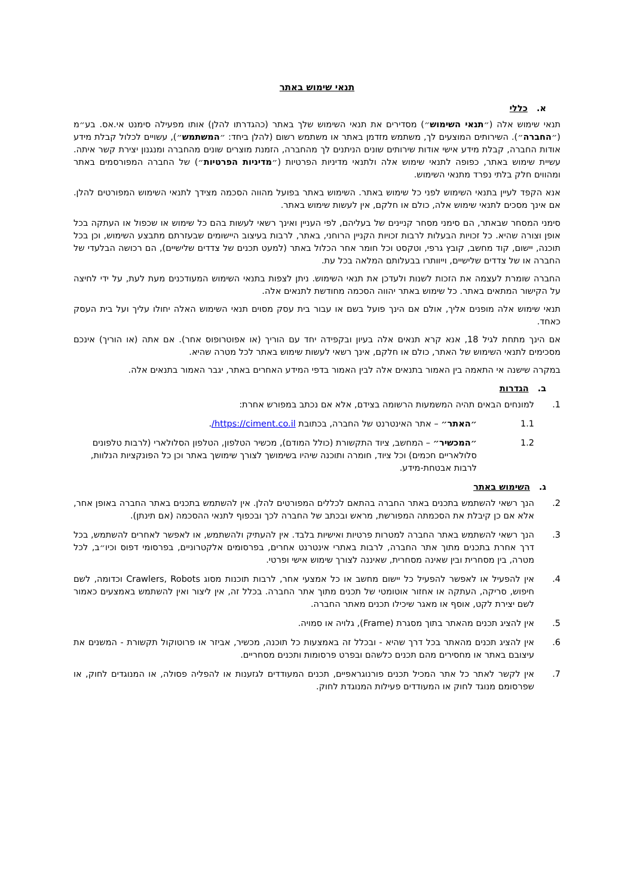תנאי שימוש באתר
א. כללי
תנאי שימוש אלה (״תנאי השימוש״) מסדירים את תנאי השימוש שלך באתר (כהגדרתו להלן) אותו מפעילה סימנט אי.אס. בע״מ (״החברה״). השירותים המוצעים לך, משתמש מזדמן באתר או משתמש רשום (להלן ביחד: ״המשתמש״), עשויים לכלול קבלת מידע אודות החברה, קבלת מידע אישי אודות שירותים שונים הניתנים לך מהחברה, הזמנת מוצרים שונים מהחברה ומנגנון יצירת קשר איתה. עשיית שימוש באתר, כפופה לתנאי שימוש אלה ולתנאי מדיניות הפרטיות (״מדיניות הפרטיות״) של החברה המפורסמים באתר ומהווים חלק בלתי נפרד מתנאי השימוש.
אנא הקפד לעיין בתנאי השימוש לפני כל שימוש באתר. השימוש באתר בפועל מהווה הסכמה מצידך לתנאי השימוש המפורטים להלן. אם אינך מסכים לתנאי שימוש אלה, כולם או חלקם, אין לעשות שימוש באתר.
סימני המסחר שבאתר, הם סימני מסחר קניינים של בעליהם, לפי העניין ואינך רשאי לעשות בהם כל שימוש או שכפול או העתקה בכל אופן וצורה שהיא. כל זכויות הבעלות לרבות זכויות הקניין הרוחני, באתר, לרבות בעיצוב היישומים שבעזרתם מתבצע השימוש, וכן בכל תוכנה, יישום, קוד מחשב, קובץ גרפי, וטקסט וכל חומר אחר הכלול באתר (למעט תכנים של צדדים שלישיים), הם רכושה הבלעדי של החברה או של צדדים שלישיים, וייוותרו בבעלותם המלאה בכל עת.
החברה שומרת לעצמה את הזכות לשנות ולעדכן את תנאי השימוש. ניתן לצפות בתנאי השימוש המעודכנים מעת לעת, על ידי לחיצה על הקישור המתאים באתר. כל שימוש באתר יהווה הסכמה מחודשת לתנאים אלה.
תנאי שימוש אלה מופנים אליך, אולם אם הינך פועל בשם או עבור בית עסק מסוים תנאי השימוש האלה יחולו עליך ועל בית העסק כאחד.
אם הינך מתחת לגיל 18, אנא קרא תנאים אלה בעיון ובקפידה יחד עם הוריך (או אפוטרופוס אחר). אם אתה (או הוריך) אינכם מסכימים לתנאי השימוש של האתר, כולם או חלקם, אינך רשאי לעשות שימוש באתר לכל מטרה שהיא.
במקרה שישנה אי התאמה בין האמור בתנאים אלה לבין האמור בדפי המידע האחרים באתר, יגבר האמור בתנאים אלה.
ב. הגדרות
1. למונחים הבאים תהיה המשמעות הרשומה בצידם, אלא אם נכתב במפורש אחרת:
1.1 ״האתר״ – אתר האינטרנט של החברה, בכתובת https://ciment.co.il/.
1.2 ״המכשיר״ – המחשב, ציוד התקשורת (כולל המודם), מכשיר הטלפון, הטלפון הסלולארי (לרבות טלפונים סלולאריים חכמים) וכל ציוד, חומרה ותוכנה שיהיו בשימושך לצורך שימושך באתר וכן כל הפונקציות הנלוות, לרבות אבטחת-מידע.
ג. השימוש באתר
2. הנך רשאי להשתמש בתכנים באתר החברה בהתאם לכללים המפורטים להלן. אין להשתמש בתכנים באתר החברה באופן אחר, אלא אם כן קיבלת את הסכמתה המפורשת, מראש ובכתב של החברה לכך ובכפוף לתנאי ההסכמה (אם תינתן).
3. הנך רשאי להשתמש באתר החברה למטרות פרטיות ואישיות בלבד. אין להעתיק ולהשתמש, או לאפשר לאחרים להשתמש, בכל דרך אחרת בתכנים מתוך אתר החברה, לרבות באתרי אינטרנט אחרים, בפרסומים אלקטרוניים, בפרסומי דפוס וכיו״ב, לכל מטרה, בין מסחרית ובין שאינה מסחרית, שאיננה לצורך שימוש אישי ופרטי.
4. אין להפעיל או לאפשר להפעיל כל יישום מחשב או כל אמצעי אחר, לרבות תוכנות מסוג Crawlers, Robots וכדומה, לשם חיפוש, סריקה, העתקה או אחזור אוטומטי של תכנים מתוך אתר החברה. בכלל זה, אין ליצור ואין להשתמש באמצעים כאמור לשם יצירת לקט, אוסף או מאגר שיכילו תכנים מאתר החברה.
5. אין להציג תכנים מהאתר בתוך מסגרת (Frame), גלויה או סמויה.
6. אין להציג תכנים מהאתר בכל דרך שהיא - ובכלל זה באמצעות כל תוכנה, מכשיר, אביזר או פרוטוקול תקשורת - המשנים את עיצובם באתר או מחסירים מהם תכנים כלשהם ובפרט פרסומות ותכנים מסחריים.
7. אין לקשר לאתר כל אתר המכיל תכנים פורנוגראפיים, תכנים המעודדים לגזענות או להפליה פסולה, או המנוגדים לחוק, או שפרסומם מנוגד לחוק או המעודדים פעילות המנוגדת לחוק.